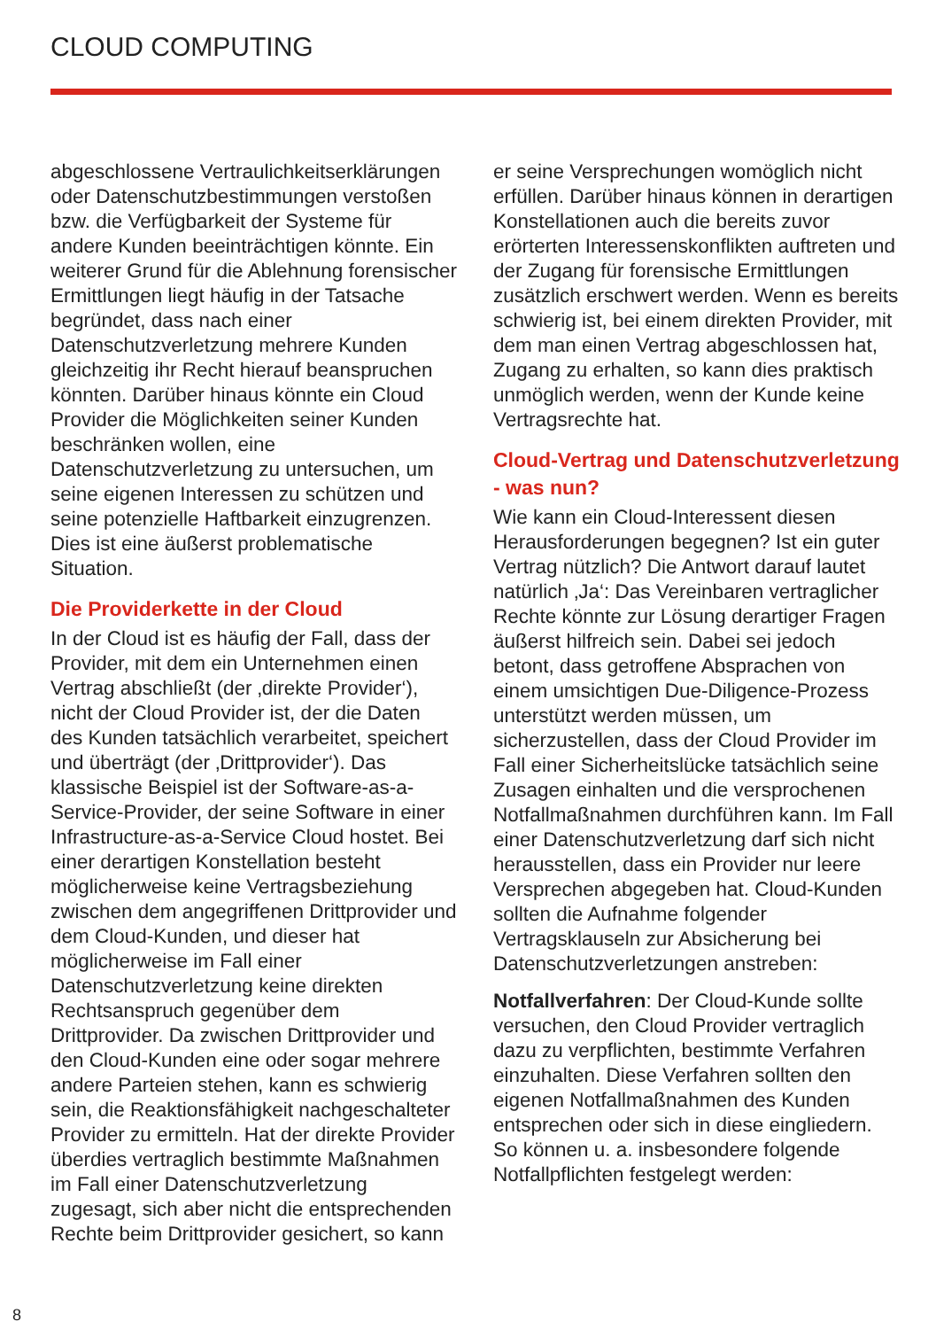CLOUD COMPUTING
abgeschlossene Vertraulichkeitserklärungen oder Datenschutzbestimmungen verstoßen bzw. die Verfügbarkeit der Systeme für andere Kunden beeinträchtigen könnte. Ein weiterer Grund für die Ablehnung forensischer Ermittlungen liegt häufig in der Tatsache begründet, dass nach einer Datenschutzverletzung mehrere Kunden gleichzeitig ihr Recht hierauf beanspruchen könnten. Darüber hinaus könnte ein Cloud Provider die Möglichkeiten seiner Kunden beschränken wollen, eine Datenschutzverletzung zu untersuchen, um seine eigenen Interessen zu schützen und seine potenzielle Haftbarkeit einzugrenzen. Dies ist eine äußerst problematische Situation.
Die Providerkette in der Cloud
In der Cloud ist es häufig der Fall, dass der Provider, mit dem ein Unternehmen einen Vertrag abschließt (der ‚direkte Provider‘), nicht der Cloud Provider ist, der die Daten des Kunden tatsächlich verarbeitet, speichert und überträgt (der ‚Drittprovider‘). Das klassische Beispiel ist der Software-as-a-Service-Provider, der seine Software in einer Infrastructure-as-a-Service Cloud hostet. Bei einer derartigen Konstellation besteht möglicherweise keine Vertragsbeziehung zwischen dem angegriffenen Drittprovider und dem Cloud-Kunden, und dieser hat möglicherweise im Fall einer Datenschutzverletzung keine direkten Rechtsanspruch gegenüber dem Drittprovider. Da zwischen Drittprovider und den Cloud-Kunden eine oder sogar mehrere andere Parteien stehen, kann es schwierig sein, die Reaktionsfähigkeit nachgeschalteter Provider zu ermitteln. Hat der direkte Provider überdies vertraglich bestimmte Maßnahmen im Fall einer Datenschutzverletzung zugesagt, sich aber nicht die entsprechenden Rechte beim Drittprovider gesichert, so kann
er seine Versprechungen womöglich nicht erfüllen. Darüber hinaus können in derartigen Konstellationen auch die bereits zuvor erörterten Interessenskonflikten auftreten und der Zugang für forensische Ermittlungen zusätzlich erschwert werden. Wenn es bereits schwierig ist, bei einem direkten Provider, mit dem man einen Vertrag abgeschlossen hat, Zugang zu erhalten, so kann dies praktisch unmöglich werden, wenn der Kunde keine Vertragsrechte hat.
Cloud-Vertrag und Datenschutzverletzung - was nun?
Wie kann ein Cloud-Interessent diesen Herausforderungen begegnen? Ist ein guter Vertrag nützlich? Die Antwort darauf lautet natürlich ‚Ja‘: Das Vereinbaren vertraglicher Rechte könnte zur Lösung derartiger Fragen äußerst hilfreich sein. Dabei sei jedoch betont, dass getroffene Absprachen von einem umsichtigen Due-Diligence-Prozess unterstützt werden müssen, um sicherzustellen, dass der Cloud Provider im Fall einer Sicherheitslücke tatsächlich seine Zusagen einhalten und die versprochenen Notfallmaßnahmen durchführen kann. Im Fall einer Datenschutzverletzung darf sich nicht herausstellen, dass ein Provider nur leere Versprechen abgegeben hat. Cloud-Kunden sollten die Aufnahme folgender Vertragsklauseln zur Absicherung bei Datenschutzverletzungen anstreben:
Notfallverfahren: Der Cloud-Kunde sollte versuchen, den Cloud Provider vertraglich dazu zu verpflichten, bestimmte Verfahren einzuhalten. Diese Verfahren sollten den eigenen Notfallmaßnahmen des Kunden entsprechen oder sich in diese eingliedern. So können u. a. insbesondere folgende Notfallpflichten festgelegt werden:
8